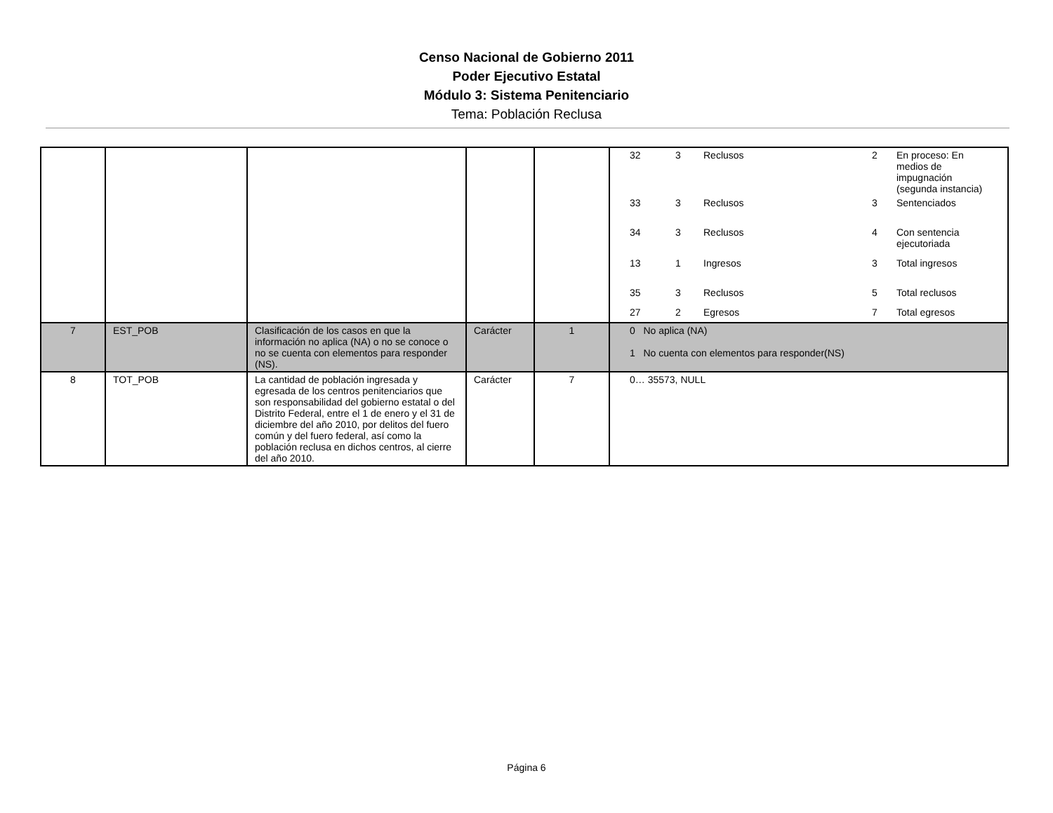Censo Nacional de Gobierno 2011
Poder Ejecutivo Estatal
Módulo 3: Sistema Penitenciario
Tema: Población Reclusa
| | | | | | / 32 / 3 / Reclusos / 2 / En proceso: En medios de impugnación (segunda instancia) / / 33 / 3 / Reclusos / 3 / Sentenciados / / 34 / 3 / Reclusos / 4 / Con sentencia ejecutoriada / / 13 / 1 / Ingresos / 3 / Total ingresos / / 35 / 3 / Reclusos / 5 / Total reclusos / / 27 / 2 / Egresos / 7 / Total egresos / |
| 7 | EST_POB | Clasificación de los casos en que la información no aplica (NA) o no se conoce o no se cuenta con elementos para responder (NS). | Carácter | 1 | 0 No aplica (NA) 1 No cuenta con elementos para responder(NS) |
| 8 | TOT_POB | La cantidad de población ingresada y egresada de los centros penitenciarios que son responsabilidad del gobierno estatal o del Distrito Federal, entre el 1 de enero y el 31 de diciembre del año 2010, por delitos del fuero común y del fuero federal, así como la población reclusa en dichos centros, al cierre del año 2010. | Carácter | 7 | 0… 35573, NULL |
Página 6